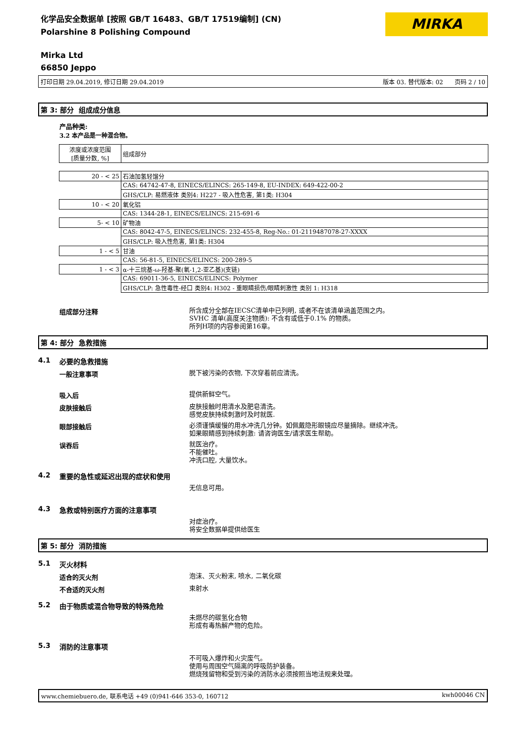化学品安全数据单 [按照 GB/T 16483、GB/T 17519编制] (CN)
Polarshine 8 Polishing Compound
MIRKA
Mirka Ltd
66850 Jeppo
打印日期 29.04.2019, 修订日期 29.04.2019 版本 03. 替代版本: 02 页码 2 / 10
第 3: 部分 组成成分信息
产品种类:
3.2 本产品是一种混合物。
| 浓度或浓度范围 [质量分数, %] | 组成部分 |
| 20 - < 25 | 石油加氢轻馏分 |
| | CAS: 64742-47-8, EINECS/ELINCS: 265-149-8, EU-INDEX: 649-422-00-2 |
| | GHS/CLP: 易燃液体 类别4: H227 - 吸入性危害, 第1类: H304 |
| 10 - < 20 | 氧化铝 |
| | CAS: 1344-28-1, EINECS/ELINCS: 215-691-6 |
| 5- < 10 | 矿物油 |
| | CAS: 8042-47-5, EINECS/ELINCS: 232-455-8, Reg-No.: 01-2119487078-27-XXXX |
| | GHS/CLP: 吸入性危害, 第1类: H304 |
| 1 - < 5 | 甘油 |
| | CAS: 56-81-5, EINECS/ELINCS: 200-289-5 |
| 1 - < 3 | α-十三烷基-ω-羟基-聚(氧-1,2-亚乙基)(支链) |
| | CAS: 69011-36-5, EINECS/ELINCS: Polymer |
| | GHS/CLP: 急性毒性-经口 类别4: H302 - 重眼睛损伤/眼睛刺激性 类别 1: H318 |
组成部分注释
所含成分全部在IECSC清单中已列明, 或者不在该清单涵盖范围之内。
SVHC 清单(高度关注物质): 不含有或低于0.1% 的物质。
所列H项的内容参阅第16章。
第 4: 部分 急救措施
4.1 必要的急救措施
一般注意事项
脱下被污染的衣物, 下次穿着前应清洗。
吸入后
提供新鲜空气。
皮肤接触后
皮肤接触时用清水及肥皂清洗。
感觉皮肤持续刺激时及时就医.
眼部接触后
必须谨慎缓慢的用水冲洗几分钟。如佩戴隐形眼镜应尽量摘除。继续冲洗。
如果眼睛感到持续刺激: 请咨询医生/请求医生帮助。
误吞后
就医治疗。
不能催吐。
冲洗口腔, 大量饮水。
4.2 重要的急性或延迟出现的症状和使用
无信息可用。
4.3 急救或特别医疗方面的注意事项
对症治疗。
将安全数据单提供给医生
第 5: 部分 消防措施
5.1 灭火材料
适合的灭火剂
泡沫、灭火粉末, 喷水, 二氧化碳
不合适的灭火剂
束射水
5.2 由于物质或混合物导致的特殊危险
未燃尽的碳氢化合物
形成有毒热解产物的危险。
5.3 消防的注意事项
不可吸入爆炸和火灾废气。
使用与周围空气隔离的呼吸防护装备。
燃烧残留物和受到污染的消防水必须按照当地法规来处理。
www.chemiebuero.de, 联系电话 +49 (0)941-646 353-0, 160712 kwh00046 CN